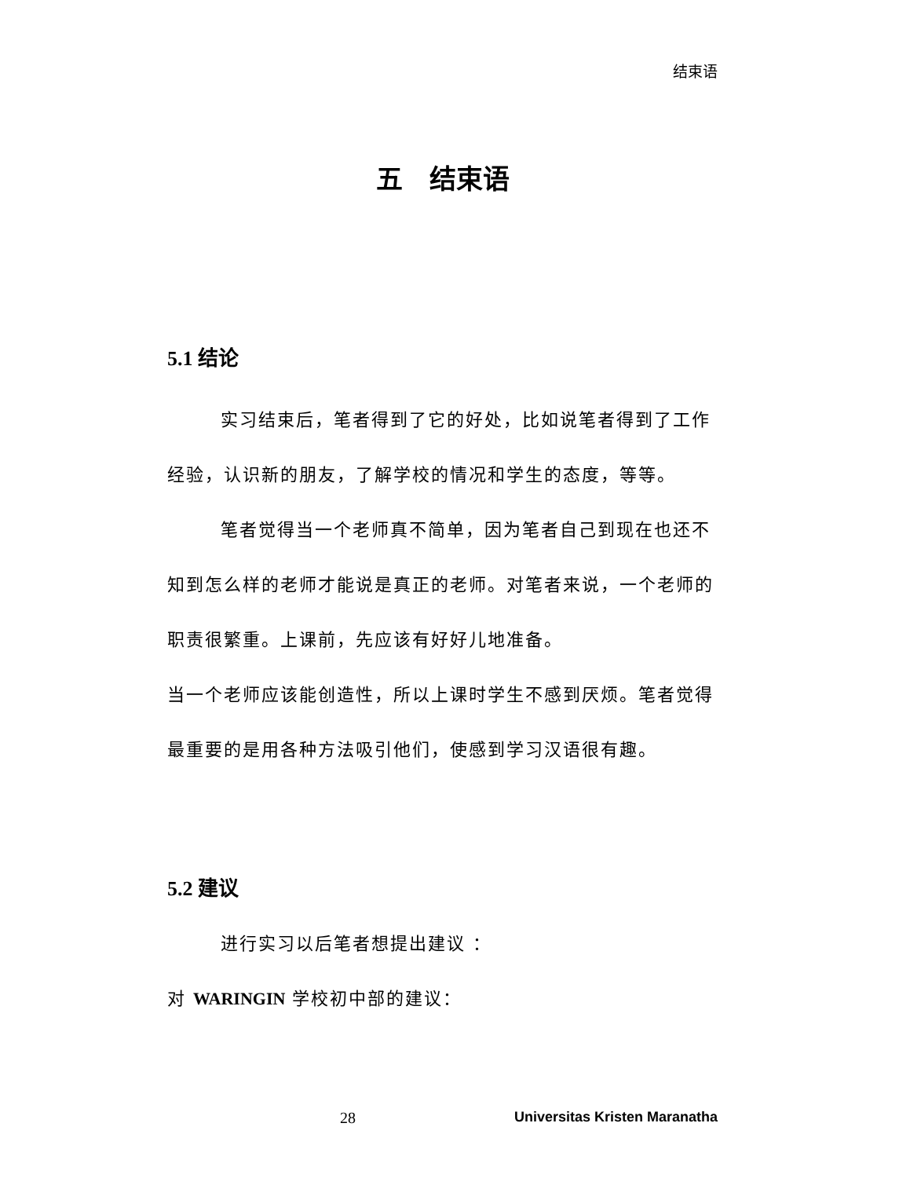结束语
五　结束语
5.1 结论
实习结束后，笔者得到了它的好处，比如说笔者得到了工作经验，认识新的朋友，了解学校的情况和学生的态度，等等。
笔者觉得当一个老师真不简单，因为笔者自己到现在也还不知到怎么样的老师才能说是真正的老师。对笔者来说，一个老师的职责很繁重。上课前，先应该有好好儿地准备。
当一个老师应该能创造性，所以上课时学生不感到厌烦。笔者觉得最重要的是用各种方法吸引他们，使感到学习汉语很有趣。
5.2 建议
进行实习以后笔者想提出建议 ：
对 WARINGIN 学校初中部的建议：
28 Universitas Kristen Maranatha